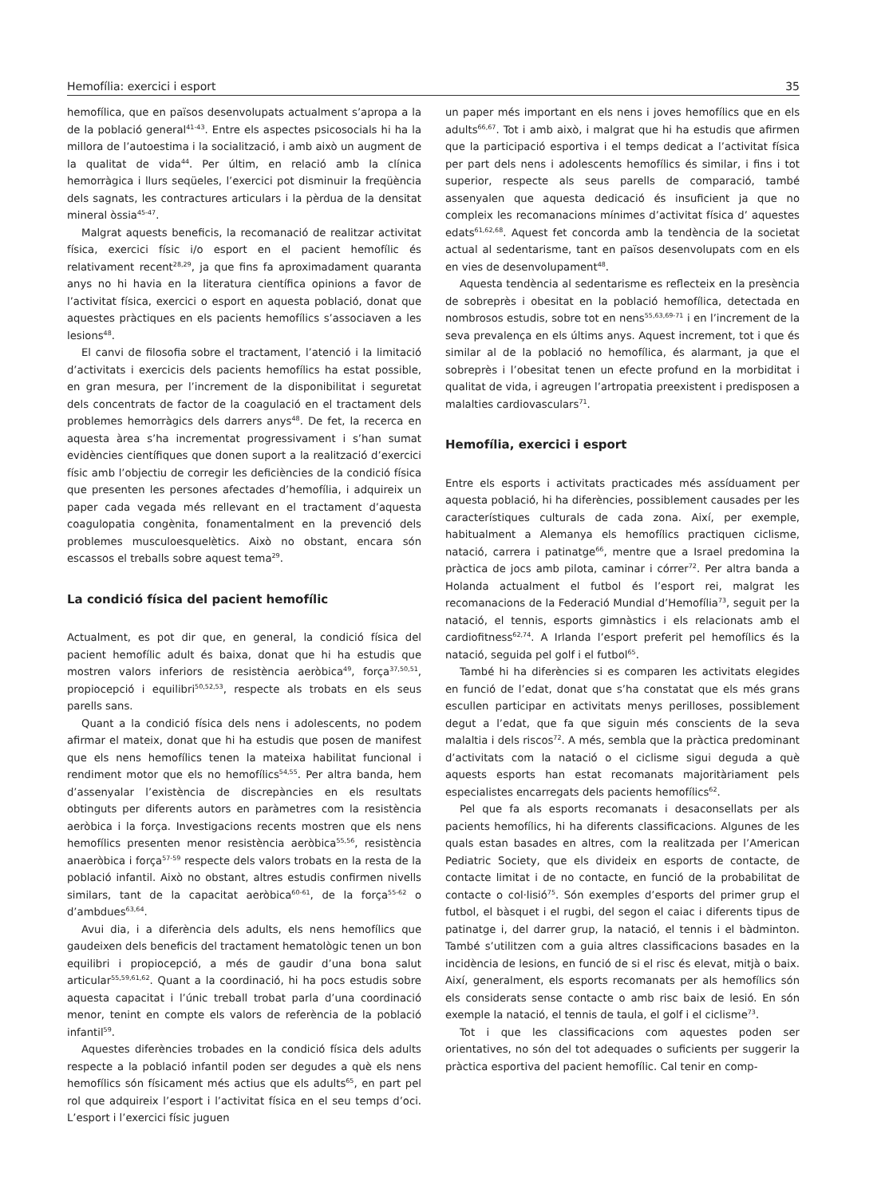Hemofília: exercici i esport 35
hemofílica, que en països desenvolupats actualment s’apropa a la de la població general<sup>41-43</sup>. Entre els aspectes psicosocials hi ha la millora de l’autoestima i la socialització, i amb això un augment de la qualitat de vida<sup>44</sup>. Per últim, en relació amb la clínica hemorràgica i llurs seqüeles, l’exercici pot disminuir la freqüència dels sagnats, les contractures articulars i la pèrdua de la densitat mineral òssia<sup>45-47</sup>.
Malgrat aquests beneficis, la recomanació de realitzar activitat física, exercici físic i/o esport en el pacient hemofílic és relativament recent<sup>28,29</sup>, ja que fins fa aproximadament quaranta anys no hi havia en la literatura científica opinions a favor de l’activitat física, exercici o esport en aquesta població, donat que aquestes pràctiques en els pacients hemofílics s’associaven a les lesions<sup>48</sup>.
El canvi de filosofia sobre el tractament, l’atenció i la limitació d’activitats i exercicis dels pacients hemofílics ha estat possible, en gran mesura, per l’increment de la disponibilitat i seguretat dels concentrats de factor de la coagulació en el tractament dels problemes hemorràgics dels darrers anys<sup>48</sup>. De fet, la recerca en aquesta àrea s’ha incrementat progressivament i s’han sumat evidències científiques que donen suport a la realització d’exercici físic amb l’objectiu de corregir les deficiències de la condició física que presenten les persones afectades d’hemofília, i adquireix un paper cada vegada més rellevant en el tractament d’aquesta coagulopatia congènita, fonamentalment en la prevenció dels problemes musculoesquelètics. Això no obstant, encara són escassos el treballs sobre aquest tema<sup>29</sup>.
La condició física del pacient hemofílic
Actualment, es pot dir que, en general, la condició física del pacient hemofílic adult és baixa, donat que hi ha estudis que mostren valors inferiors de resistència aeròbica<sup>49</sup>, força<sup>37,50,51</sup>, propiocepció i equilibri<sup>50,52,53</sup>, respecte als trobats en els seus parells sans.
Quant a la condició física dels nens i adolescents, no podem afirmar el mateix, donat que hi ha estudis que posen de manifest que els nens hemofílics tenen la mateixa habilitat funcional i rendiment motor que els no hemofílics<sup>54,55</sup>. Per altra banda, hem d’assenyalar l’existència de discrepàncies en els resultats obtinguts per diferents autors en paràmetres com la resistència aeròbica i la força. Investigacions recents mostren que els nens hemofílics presenten menor resistència aeròbica<sup>55,56</sup>, resistència anaeròbica i força<sup>57-59</sup> respecte dels valors trobats en la resta de la població infantil. Això no obstant, altres estudis confirmen nivells similars, tant de la capacitat aeròbica<sup>60-61</sup>, de la força<sup>55-62</sup> o d’ambdues<sup>63,64</sup>.
Avui dia, i a diferència dels adults, els nens hemofílics que gaudeixen dels beneficis del tractament hematològic tenen un bon equilibri i propiocepció, a més de gaudir d’una bona salut articular<sup>55,59,61,62</sup>. Quant a la coordinació, hi ha pocs estudis sobre aquesta capacitat i l’únic treball trobat parla d’una coordinació menor, tenint en compte els valors de referència de la població infantil<sup>59</sup>.
Aquestes diferències trobades en la condició física dels adults respecte a la població infantil poden ser degudes a què els nens hemofílics són físicament més actius que els adults<sup>65</sup>, en part pel rol que adquireix l’esport i l’activitat física en el seu temps d’oci. L’esport i l’exercici físic juguen
un paper més important en els nens i joves hemofílics que en els adults<sup>66,67</sup>. Tot i amb això, i malgrat que hi ha estudis que afirmen que la participació esportiva i el temps dedicat a l’activitat física per part dels nens i adolescents hemofílics és similar, i fins i tot superior, respecte als seus parells de comparació, també assenyalen que aquesta dedicació és insuficient ja que no compleix les recomanacions mínimes d’activitat física d’ aquestes edats<sup>61,62,68</sup>. Aquest fet concorda amb la tendència de la societat actual al sedentarisme, tant en països desenvolupats com en els en vies de desenvolupament<sup>48</sup>.
Aquesta tendència al sedentarisme es reflecteix en la presència de sobreprès i obesitat en la població hemofílica, detectada en nombrosos estudis, sobre tot en nens<sup>55,63,69-71</sup> i en l’increment de la seva prevalença en els últims anys. Aquest increment, tot i que és similar al de la població no hemofílica, és alarmant, ja que el sobreprès i l’obesitat tenen un efecte profund en la morbiditat i qualitat de vida, i agreugen l’artropatia preexistent i predisposen a malalties cardiovasculars<sup>71</sup>.
Hemofília, exercici i esport
Entre els esports i activitats practicades més assíduament per aquesta població, hi ha diferències, possiblement causades per les característiques culturals de cada zona. Així, per exemple, habitualment a Alemanya els hemofílics practiquen ciclisme, natació, carrera i patinatge<sup>66</sup>, mentre que a Israel predomina la pràctica de jocs amb pilota, caminar i córrer<sup>72</sup>. Per altra banda a Holanda actualment el futbol és l’esport rei, malgrat les recomanacions de la Federació Mundial d’Hemofília<sup>73</sup>, seguit per la natació, el tennis, esports gimnàstics i els relacionats amb el cardiofitness<sup>62,74</sup>. A Irlanda l’esport preferit pel hemofílics és la natació, seguida pel golf i el futbol<sup>65</sup>.
També hi ha diferències si es comparen les activitats elegides en funció de l’edat, donat que s’ha constatat que els més grans escullen participar en activitats menys perilloses, possiblement degut a l’edat, que fa que siguin més conscients de la seva malaltia i dels riscos<sup>72</sup>. A més, sembla que la pràctica predominant d’activitats com la natació o el ciclisme sigui deguda a què aquests esports han estat recomanats majoritàriament pels especialistes encarregats dels pacients hemofílics<sup>62</sup>.
Pel que fa als esports recomanats i desaconsellats per als pacients hemofílics, hi ha diferents classificacions. Algunes de les quals estan basades en altres, com la realitzada per l’American Pediatric Society, que els divideix en esports de contacte, de contacte limitat i de no contacte, en funció de la probabilitat de contacte o col·lisió<sup>75</sup>. Són exemples d’esports del primer grup el futbol, el bàsquet i el rugbi, del segon el caiac i diferents tipus de patinatge i, del darrer grup, la natació, el tennis i el bàdminton. També s’utilitzen com a guia altres classificacions basades en la incidència de lesions, en funció de si el risc és elevat, mitjà o baix. Així, generalment, els esports recomanats per als hemofílics són els considerats sense contacte o amb risc baix de lesió. En són exemple la natació, el tennis de taula, el golf i el ciclisme<sup>73</sup>.
Tot i que les classificacions com aquestes poden ser orientatives, no són del tot adequades o suficients per suggerir la pràctica esportiva del pacient hemofílic. Cal tenir en comp-